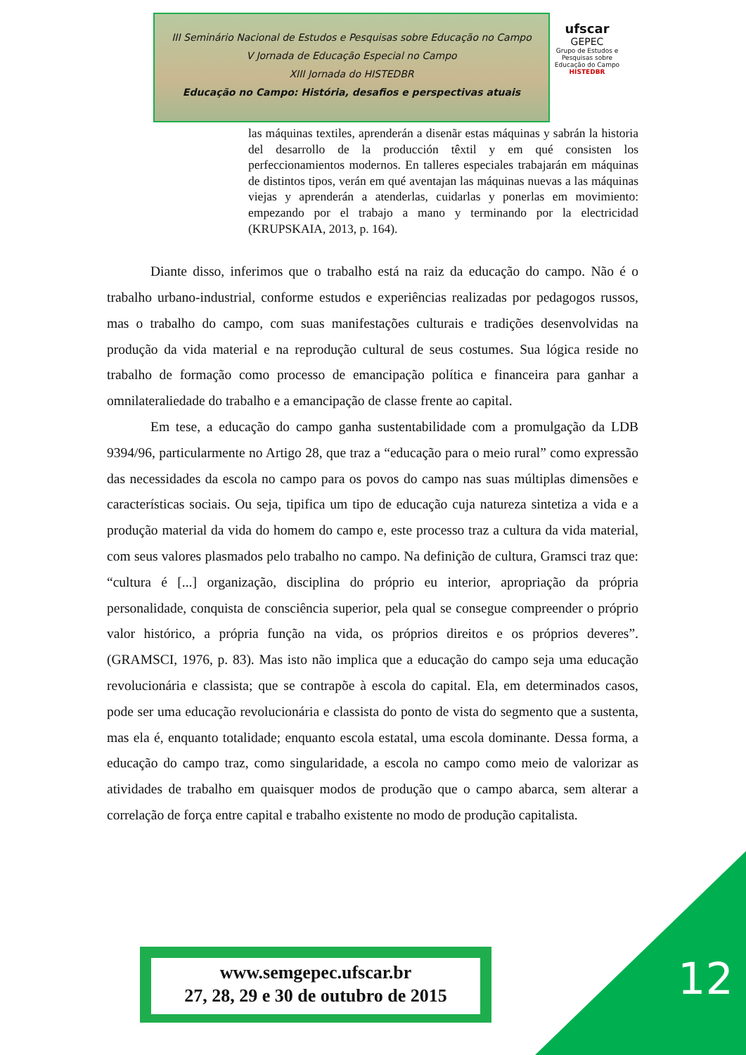III Seminário Nacional de Estudos e Pesquisas sobre Educação no Campo
V Jornada de Educação Especial no Campo
XIII Jornada do HISTEDBR
Educação no Campo: História, desafios e perspectivas atuais
ufscar
GEPEC
Grupo de Estudos e Pesquisas sobre Educação do Campo
HISTEDBR
las máquinas textiles, aprenderán a disenãr estas máquinas y sabrán la historia del desarrollo de la producción têxtil y em qué consisten los perfeccionamientos modernos. En talleres especiales trabajarán em máquinas de distintos tipos, verán em qué aventajan las máquinas nuevas a las máquinas viejas y aprenderán a atenderlas, cuidarlas y ponerlas em movimiento: empezando por el trabajo a mano y terminando por la electricidad (KRUPSKAIA, 2013, p. 164).
Diante disso, inferimos que o trabalho está na raiz da educação do campo. Não é o trabalho urbano-industrial, conforme estudos e experiências realizadas por pedagogos russos, mas o trabalho do campo, com suas manifestações culturais e tradições desenvolvidas na produção da vida material e na reprodução cultural de seus costumes. Sua lógica reside no trabalho de formação como processo de emancipação política e financeira para ganhar a omnilateraliedade do trabalho e a emancipação de classe frente ao capital.
Em tese, a educação do campo ganha sustentabilidade com a promulgação da LDB 9394/96, particularmente no Artigo 28, que traz a “educação para o meio rural” como expressão das necessidades da escola no campo para os povos do campo nas suas múltiplas dimensões e características sociais. Ou seja, tipifica um tipo de educação cuja natureza sintetiza a vida e a produção material da vida do homem do campo e, este processo traz a cultura da vida material, com seus valores plasmados pelo trabalho no campo. Na definição de cultura, Gramsci traz que: “cultura é [...] organização, disciplina do próprio eu interior, apropriação da própria personalidade, conquista de consciência superior, pela qual se consegue compreender o próprio valor histórico, a própria função na vida, os próprios direitos e os próprios deveres”. (GRAMSCI, 1976, p. 83). Mas isto não implica que a educação do campo seja uma educação revolucionária e classista; que se contrapõe à escola do capital. Ela, em determinados casos, pode ser uma educação revolucionária e classista do ponto de vista do segmento que a sustenta, mas ela é, enquanto totalidade; enquanto escola estatal, uma escola dominante. Dessa forma, a educação do campo traz, como singularidade, a escola no campo como meio de valorizar as atividades de trabalho em quaisquer modos de produção que o campo abarca, sem alterar a correlação de força entre capital e trabalho existente no modo de produção capitalista.
www.semgepec.ufscar.br
27, 28, 29 e 30 de outubro de 2015
12